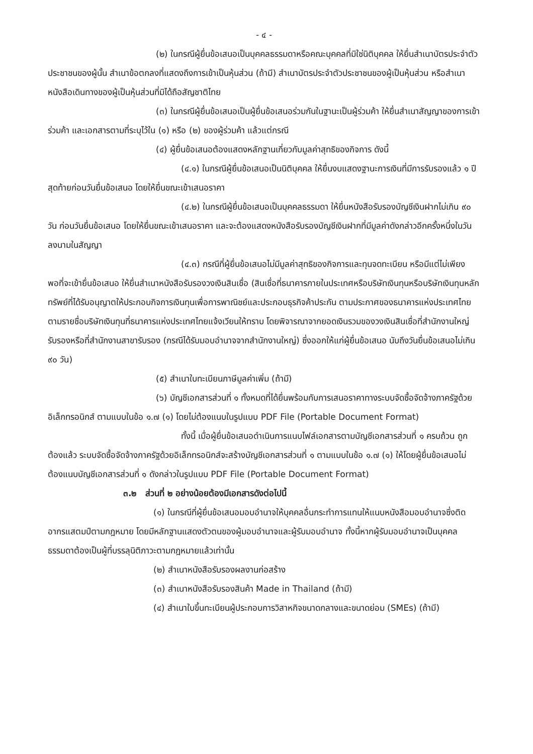- ๔ -
(๒) ในกรณีผู้ยื่นข้อเสนอเป็นบุคคลธรรมดาหรือคณะบุคคลที่มิใช่นิติบุคคล ให้ยื่นสำเนาบัตรประจำตัวประชาชนของผู้นั้น สำเนาข้อตกลงที่แสดงถึงการเข้าเป็นหุ้นส่วน (ถ้ามี) สำเนาบัตรประจำตัวประชาชนของผู้เป็นหุ้นส่วน หรือสำเนาหนังสือเดินทางของผู้เป็นหุ้นส่วนที่มิได้ถือสัญชาติไทย
(๓) ในกรณีผู้ยื่นข้อเสนอเป็นผู้ยื่นข้อเสนอร่วมกันในฐานะเป็นผู้ร่วมค้า ให้ยื่นสำเนาสัญญาของการเข้าร่วมค้า และเอกสารตามที่ระบุไว้ใน (๑) หรือ (๒) ของผู้ร่วมค้า แล้วแต่กรณี
(๔) ผู้ยื่นข้อเสนอต้องแสดงหลักฐานเกี่ยวกับมูลค่าสุทธิของกิจการ ดังนี้
(๔.๑) ในกรณีผู้ยื่นข้อเสนอเป็นนิติบุคคล ให้ยื่นงบแสดงฐานะการเงินที่มีการรับรองแล้ว ๑ ปีสุดท้ายก่อนวันยื่นข้อเสนอ โดยให้ยื่นขณะเข้าเสนอราคา
(๔.๒) ในกรณีผู้ยื่นข้อเสนอเป็นบุคคลธรรมดา ให้ยื่นหนังสือรับรองบัญชีเงินฝากไม่เกิน ๙๐ วัน ก่อนวันยื่นข้อเสนอ โดยให้ยื่นขณะเข้าเสนอราคา และจะต้องแสดงหนังสือรับรองบัญชีเงินฝากที่มีมูลค่าดังกล่าวอีกครั้งหนึ่งในวันลงนามในสัญญา
(๔.๓) กรณีที่ผู้ยื่นข้อเสนอไม่มีมูลค่าสุทธิของกิจการและทุนจดทะเบียน หรือมีแต่ไม่เพียงพอที่จะเข้ายื่นข้อเสนอ ให้ยื่นสำเนาหนังสือรับรองวงเงินสินเชื่อ (สินเชื่อที่ธนาคารภายในประเทศหรือบริษัทเงินทุนหรือบริษัทเงินทุนหลักทรัพย์ที่ได้รับอนุญาตให้ประกอบกิจการเงินทุนเพื่อการพาณิชย์และประกอบธุรกิจค้าประกัน ตามประกาศของธนาคารแห่งประเทศไทย ตามรายชื่อบริษัทเงินทุนที่ธนาคารแห่งประเทศไทยแจ้งเวียนให้ทราบ โดยพิจารณาจากยอดเงินรวมของวงเงินสินเชื่อที่สำนักงานใหญ่รับรองหรือที่สำนักงานสาขารับรอง (กรณีได้รับมอบอำนาจจากสำนักงานใหญ่) ซึ่งออกให้แก่ผู้ยื่นข้อเสนอ นับถึงวันยื่นข้อเสนอไม่เกิน ๙๐ วัน)
(๕) สำเนาใบทะเบียนภาษีมูลค่าเพิ่ม (ถ้ามี)
(๖) บัญชีเอกสารส่วนที่ ๑ ทั้งหมดที่ได้ยื่นพร้อมกับการเสนอราคาทางระบบจัดซื้อจัดจ้างภาครัฐด้วยอิเล็กทรอนิกส์ ตามแบบในข้อ ๑.๗ (๑) โดยไม่ต้องแนบในรูปแบบ PDF File (Portable Document Format)
ทั้งนี้ เมื่อผู้ยื่นข้อเสนอดำเนินการแนบไฟล์เอกสารตามบัญชีเอกสารส่วนที่ ๑ ครบถ้วน ถูกต้องแล้ว ระบบจัดซื้อจัดจ้างภาครัฐด้วยอิเล็กทรอนิกส์จะสร้างบัญชีเอกสารส่วนที่ ๑ ตามแบบในข้อ ๑.๗ (๑) ให้โดยผู้ยื่นข้อเสนอไม่ต้องแนบบัญชีเอกสารส่วนที่ ๑ ดังกล่าวในรูปแบบ PDF File (Portable Document Format)
๓.๒ ส่วนที่ ๒ อย่างน้อยต้องมีเอกสารดังต่อไปนี้
(๑) ในกรณีที่ผู้ยื่นข้อเสนอมอบอำนาจให้บุคคลอื่นกระทำการแทนให้แนบหนังสือมอบอำนาจซึ่งติดอากรแสตมป์ตามกฎหมาย โดยมีหลักฐานแสดงตัวตนของผู้มอบอำนาจและผู้รับมอบอำนาจ ทั้งนี้หากผู้รับมอบอำนาจเป็นบุคคลธรรมดาต้องเป็นผู้ที่บรรลุนิติภาวะตามกฎหมายแล้วเท่านั้น
(๒) สำเนาหนังสือรับรองผลงานก่อสร้าง
(๓) สำเนาหนังสือรับรองสินค้า Made in Thailand (ถ้ามี)
(๔) สำเนาใบขึ้นทะเบียนผู้ประกอบการวิสาหกิจขนาดกลางและขนาดย่อม (SMEs) (ถ้ามี)